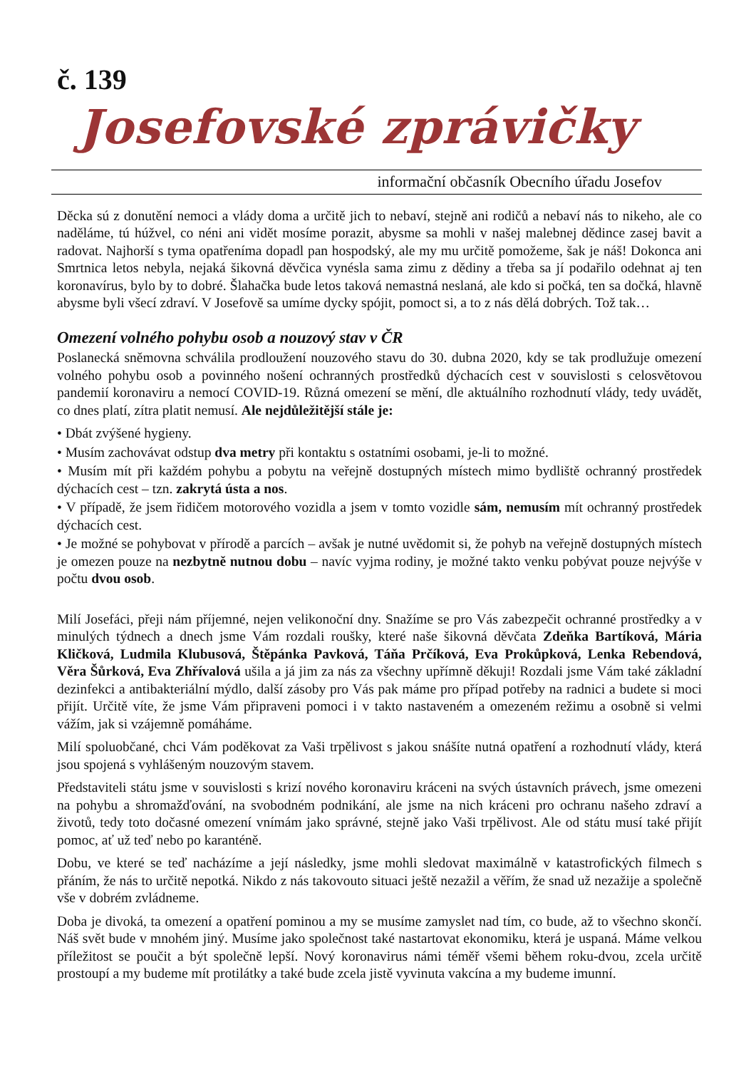č. 139
Josefovské zprávičky
informační občasník Obecního úřadu Josefov
Děcka sú z donutění nemoci a vlády doma a určitě jich to nebaví, stejně ani rodičů a nebaví nás to nikeho, ale co naděláme, tú húžvel, co néni ani vidět mosíme porazit, abysme sa mohli v našej malebnej dědince zasej bavit a radovat. Najhorší s tyma opatřeníma dopadl pan hospodský, ale my mu určitě pomožeme, šak je náš! Dokonca ani Smrtnica letos nebyla, nejaká šikovná děvčica vynésla sama zimu z dědiny a třeba sa jí podařilo odehnat aj ten koronavírus, bylo by to dobré. Šlahačka bude letos taková nemastná neslaná, ale kdo si počká, ten sa dočká, hlavně abysme byli všecí zdraví. V Josefově sa umíme dycky spójit, pomoct si, a to z nás dělá dobrých. Tož tak…
Omezení volného pohybu osob a nouzový stav v ČR
Poslanecká sněmovna schválila prodloužení nouzového stavu do 30. dubna 2020, kdy se tak prodlužuje omezení volného pohybu osob a povinného nošení ochranných prostředků dýchacích cest v souvislosti s celosvětovou pandemií koronaviru a nemocí COVID-19. Různá omezení se mění, dle aktuálního rozhodnutí vlády, tedy uvádět, co dnes platí, zítra platit nemusí. Ale nejdůležitější stále je:
• Dbát zvýšené hygieny.
• Musím zachovávat odstup dva metry při kontaktu s ostatními osobami, je-li to možné.
• Musím mít při každém pohybu a pobytu na veřejně dostupných místech mimo bydliště ochranný prostředek dýchacích cest – tzn. zakrytá ústa a nos.
• V případě, že jsem řidičem motorového vozidla a jsem v tomto vozidle sám, nemusím mít ochranný prostředek dýchacích cest.
• Je možné se pohybovat v přírodě a parcích – avšak je nutné uvědomit si, že pohyb na veřejně dostupných místech je omezen pouze na nezbytně nutnou dobu – navíc vyjma rodiny, je možné takto venku pobývat pouze nejvýše v počtu dvou osob.
Milí Josefáci, přeji nám příjemné, nejen velikonoční dny. Snažíme se pro Vás zabezpečit ochranné prostředky a v minulých týdnech a dnech jsme Vám rozdali roušky, které naše šikovná děvčata Zdeňka Bartíková, Mária Kličková, Ludmila Klubusová, Štěpánka Pavková, Táňa Prčíková, Eva Prokůpková, Lenka Rebendová, Věra Šůrková, Eva Zhřívalová ušila a já jim za nás za všechny upřímně děkuji! Rozdali jsme Vám také základní dezinfekci a antibakteriální mýdlo, další zásoby pro Vás pak máme pro případ potřeby na radnici a budete si moci přijít. Určitě víte, že jsme Vám připraveni pomoci i v takto nastaveném a omezeném režimu a osobně si velmi vážím, jak si vzájemně pomáháme.
Milí spoluobčané, chci Vám poděkovat za Vaši trpělivost s jakou snášíte nutná opatření a rozhodnutí vlády, která jsou spojená s vyhlášeným nouzovým stavem.
Představiteli státu jsme v souvislosti s krizí nového koronaviru kráceni na svých ústavních právech, jsme omezeni na pohybu a shromažďování, na svobodném podnikání, ale jsme na nich kráceni pro ochranu našeho zdraví a životů, tedy toto dočasné omezení vnímám jako správné, stejně jako Vaši trpělivost. Ale od státu musí také přijít pomoc, ať už teď nebo po karanténě.
Dobu, ve které se teď nacházíme a její následky, jsme mohli sledovat maximálně v katastrofických filmech s přáním, že nás to určitě nepotká. Nikdo z nás takovouto situaci ještě nezažil a věřím, že snad už nezažije a společně vše v dobrém zvládneme.
Doba je divoká, ta omezení a opatření pominou a my se musíme zamyslet nad tím, co bude, až to všechno skončí. Náš svět bude v mnohém jiný. Musíme jako společnost také nastartovat ekonomiku, která je uspaná. Máme velkou příležitost se poučit a být společně lepší. Nový koronavirus námi téměř všemi během roku-dvou, zcela určitě prostoupí a my budeme mít protilátky a také bude zcela jistě vyvinuta vakcína a my budeme imunní.